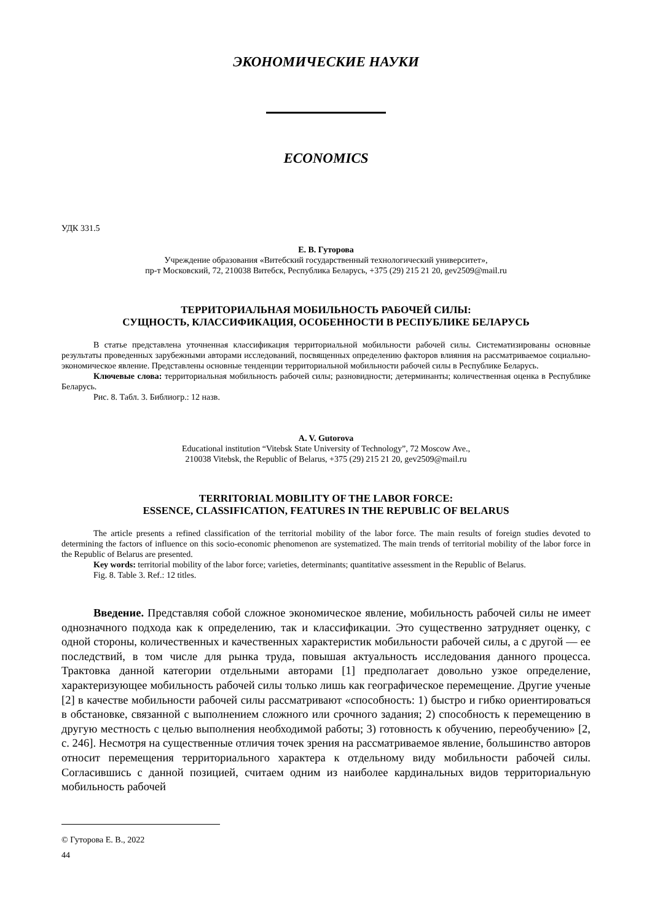ЭКОНОМИЧЕСКИЕ НАУКИ
ECONOMICS
УДК 331.5
Е. В. Гуторова
Учреждение образования «Витебский государственный технологический университет»,
пр-т Московский, 72, 210038 Витебск, Республика Беларусь, +375 (29) 215 21 20, gev2509@mail.ru
ТЕРРИТОРИАЛЬНАЯ МОБИЛЬНОСТЬ РАБОЧЕЙ СИЛЫ:
СУЩНОСТЬ, КЛАССИФИКАЦИЯ, ОСОБЕННОСТИ В РЕСПУБЛИКЕ БЕЛАРУСЬ
В статье представлена уточненная классификация территориальной мобильности рабочей силы. Систематизированы основные результаты проведенных зарубежными авторами исследований, посвященных определению факторов влияния на рассматриваемое социально-экономическое явление. Представлены основные тенденции территориальной мобильности рабочей силы в Республике Беларусь.
Ключевые слова: территориальная мобильность рабочей силы; разновидности; детерминанты; количественная оценка в Республике Беларусь.
Рис. 8. Табл. 3. Библиогр.: 12 назв.
A. V. Gutorova
Educational institution “Vitebsk State University of Technology”, 72 Moscow Ave.,
210038 Vitebsk, the Republic of Belarus, +375 (29) 215 21 20, gev2509@mail.ru
TERRITORIAL MOBILITY OF THE LABOR FORCE:
ESSENCE, CLASSIFICATION, FEATURES IN THE REPUBLIC OF BELARUS
The article presents a refined classification of the territorial mobility of the labor force. The main results of foreign studies devoted to determining the factors of influence on this socio-economic phenomenon are systematized. The main trends of territorial mobility of the labor force in the Republic of Belarus are presented.
Key words: territorial mobility of the labor force; varieties, determinants; quantitative assessment in the Republic of Belarus.
Fig. 8. Table 3. Ref.: 12 titles.
Введение. Представляя собой сложное экономическое явление, мобильность рабочей силы не имеет однозначного подхода как к определению, так и классификации. Это существенно затрудняет оценку, с одной стороны, количественных и качественных характеристик мобильности рабочей силы, а с другой — ее последствий, в том числе для рынка труда, повышая актуальность исследования данного процесса. Трактовка данной категории отдельными авторами [1] предполагает довольно узкое определение, характеризующее мобильность рабочей силы только лишь как географическое перемещение. Другие ученые [2] в качестве мобильности рабочей силы рассматривают «способность: 1) быстро и гибко ориентироваться в обстановке, связанной с выполнением сложного или срочного задания; 2) способность к перемещению в другую местность с целью выполнения необходимой работы; 3) готовность к обучению, переобучению» [2, с. 246]. Несмотря на существенные отличия точек зрения на рассматриваемое явление, большинство авторов относит перемещения территориального характера к отдельному виду мобильности рабочей силы. Согласившись с данной позицией, считаем одним из наиболее кардинальных видов территориальную мобильность рабочей
© Гуторова Е. В., 2022
44